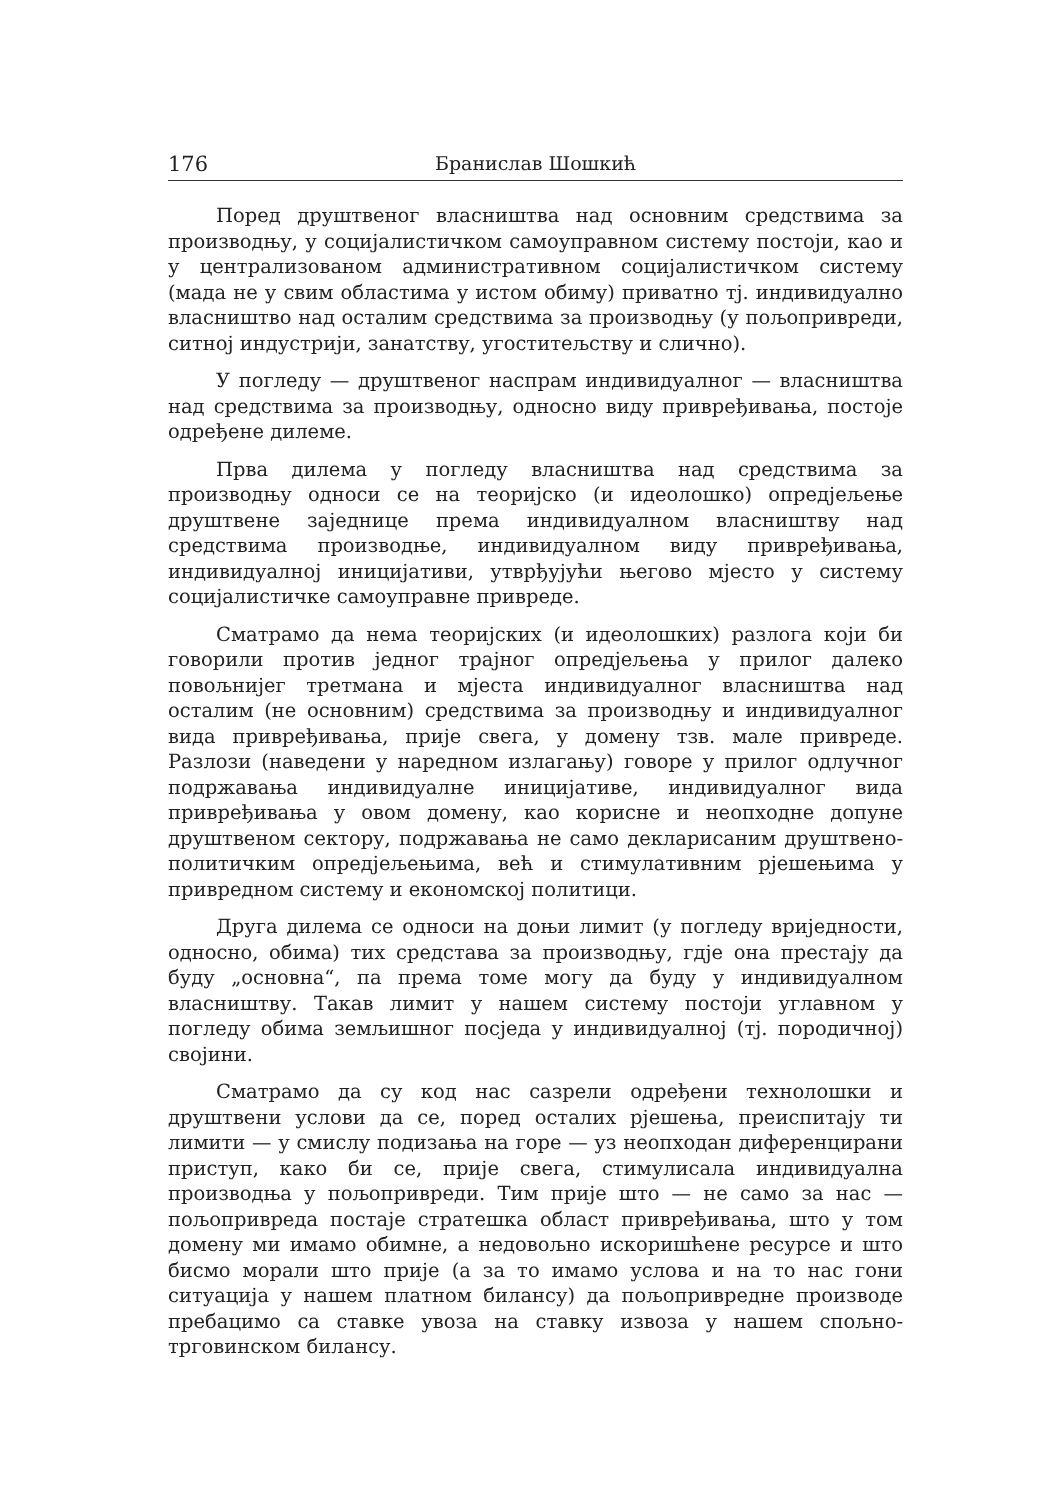176 Бранислав Шошкић
Поред друштвеног власништва над основним средствима за производњу, у социјалистичком самоуправном систему постоји, као и у централизованом административном социјалистичком систему (мада не у свим областима у истом обиму) приватно тј. индивидуално власништво над осталим средствима за производњу (у пољопривреди, ситној индустрији, занатству, угоститељству и слично).
У погледу — друштвеног наспрам индивидуалног — власништва над средствима за производњу, односно виду привређивања, постоје одређене дилеме.
Прва дилема у погледу власништва над средствима за производњу односи се на теоријско (и идеолошко) опредјељење друштвене заједнице према индивидуалном власништву над средствима производње, индивидуалном виду привређивања, индивидуалној иницијативи, утврђујући његово мјесто у систему социјалистичке самоуправне привреде.
Сматрамо да нема теоријских (и идеолошких) разлога који би говорили против једног трајног опредјељења у прилог далеко повољнијег третмана и мјеста индивидуалног власништва над осталим (не основним) средствима за производњу и индивидуалног вида привређивања, прије свега, у домену тзв. мале привреде. Разлози (наведени у наредном излагању) говоре у прилог одлучног подржавања индивидуалне иницијативе, индивидуалног вида привређивања у овом домену, као корисне и неопходне допуне друштвеном сектору, подржавања не само декларисаним друштвено-политичким опредјељењима, већ и стимулативним рјешењима у привредном систему и економској политици.
Друга дилема се односи на доњи лимит (у погледу вриједности, односно, обима) тих средстава за производњу, гдје она престају да буду „основна“, па према томе могу да буду у индивидуалном власништву. Такав лимит у нашем систему постоји углавном у погледу обима земљишног посједа у индивидуалној (тј. породичној) својини.
Сматрамо да су код нас сазрели одређени технолошки и друштвени услови да се, поред осталих рјешења, преиспитају ти лимити — у смислу подизања на горе — уз неопходан диференцирани приступ, како би се, прије свега, стимулисала индивидуална производња у пољопривреди. Тим прије што — не само за нас — пољопривреда постаје стратешка област привређивања, што у том домену ми имамо обимне, а недовољно искоришћене ресурсе и што бисмо морали што прије (а за то имамо услова и на то нас гони ситуација у нашем платном билансу) да пољопривредне производе пребацимо са ставке увоза на ставку извоза у нашем спољно-трговинском билансу.